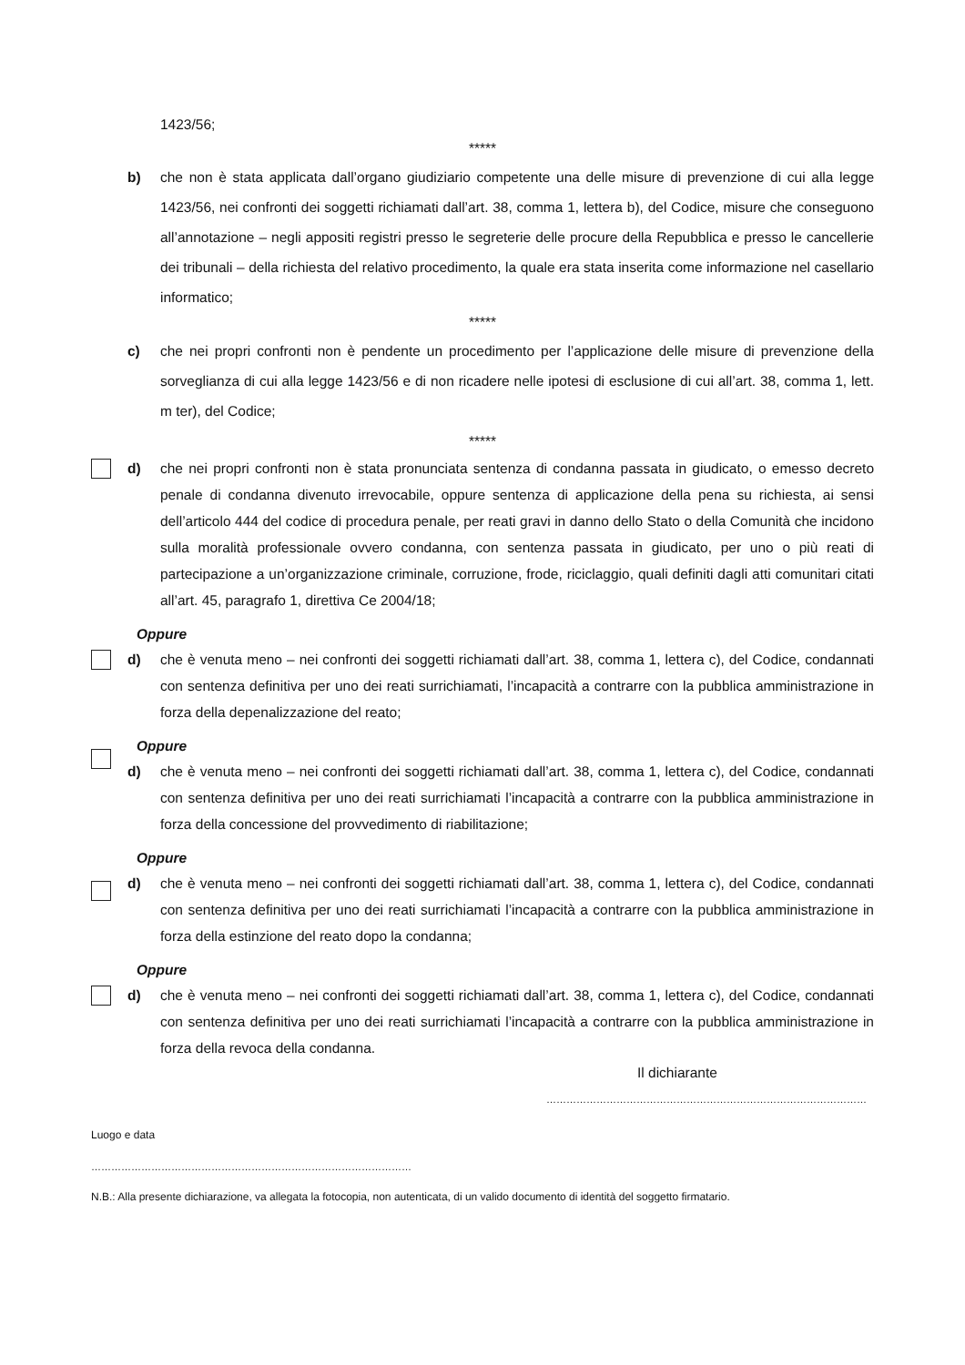1423/56;
*****
b) che non è stata applicata dall’organo giudiziario competente una delle misure di prevenzione di cui alla legge 1423/56, nei confronti dei soggetti richiamati dall’art. 38, comma 1, lettera b), del Codice, misure che conseguono all’annotazione – negli appositi registri presso le segreterie delle procure della Repubblica e presso le cancellerie dei tribunali – della richiesta del relativo procedimento, la quale era stata inserita come informazione nel casellario informatico;
*****
c) che nei propri confronti non è pendente un procedimento per l’applicazione delle misure di prevenzione della sorveglianza di cui alla legge 1423/56 e di non ricadere nelle ipotesi di esclusione di cui all’art. 38, comma 1, lett. m ter), del Codice;
*****
d) che nei propri confronti non è stata pronunciata sentenza di condanna passata in giudicato, o emesso decreto penale di condanna divenuto irrevocabile, oppure sentenza di applicazione della pena su richiesta, ai sensi dell’articolo 444 del codice di procedura penale, per reati gravi in danno dello Stato o della Comunità che incidono sulla moralità professionale ovvero condanna, con sentenza passata in giudicato, per uno o più reati di partecipazione a un’organizzazione criminale, corruzione, frode, riciclaggio, quali definiti dagli atti comunitari citati all’art. 45, paragrafo 1, direttiva Ce 2004/18;
Oppure
d) che è venuta meno – nei confronti dei soggetti richiamati dall’art. 38, comma 1, lettera c), del Codice, condannati con sentenza definitiva per uno dei reati surrichiamati, l’incapacità a contrarre con la pubblica amministrazione in forza della depenalizzazione del reato;
Oppure
d) che è venuta meno – nei confronti dei soggetti richiamati dall’art. 38, comma 1, lettera c), del Codice, condannati con sentenza definitiva per uno dei reati surrichiamati l’incapacità a contrarre con la pubblica amministrazione in forza della concessione del provvedimento di riabilitazione;
Oppure
d) che è venuta meno – nei confronti dei soggetti richiamati dall’art. 38, comma 1, lettera c), del Codice, condannati con sentenza definitiva per uno dei reati surrichiamati l’incapacità a contrarre con la pubblica amministrazione in forza della estinzione del reato dopo la condanna;
Oppure
d) che è venuta meno – nei confronti dei soggetti richiamati dall’art. 38, comma 1, lettera c), del Codice, condannati con sentenza definitiva per uno dei reati surrichiamati l’incapacità a contrarre con la pubblica amministrazione in forza della revoca della condanna.
Il dichiarante
……………………………………………………………………………………
Luogo e data
……………………………………………………………………………………
N.B.: Alla presente dichiarazione, va allegata la fotocopia, non autenticata, di un valido documento di identità del soggetto firmatario.